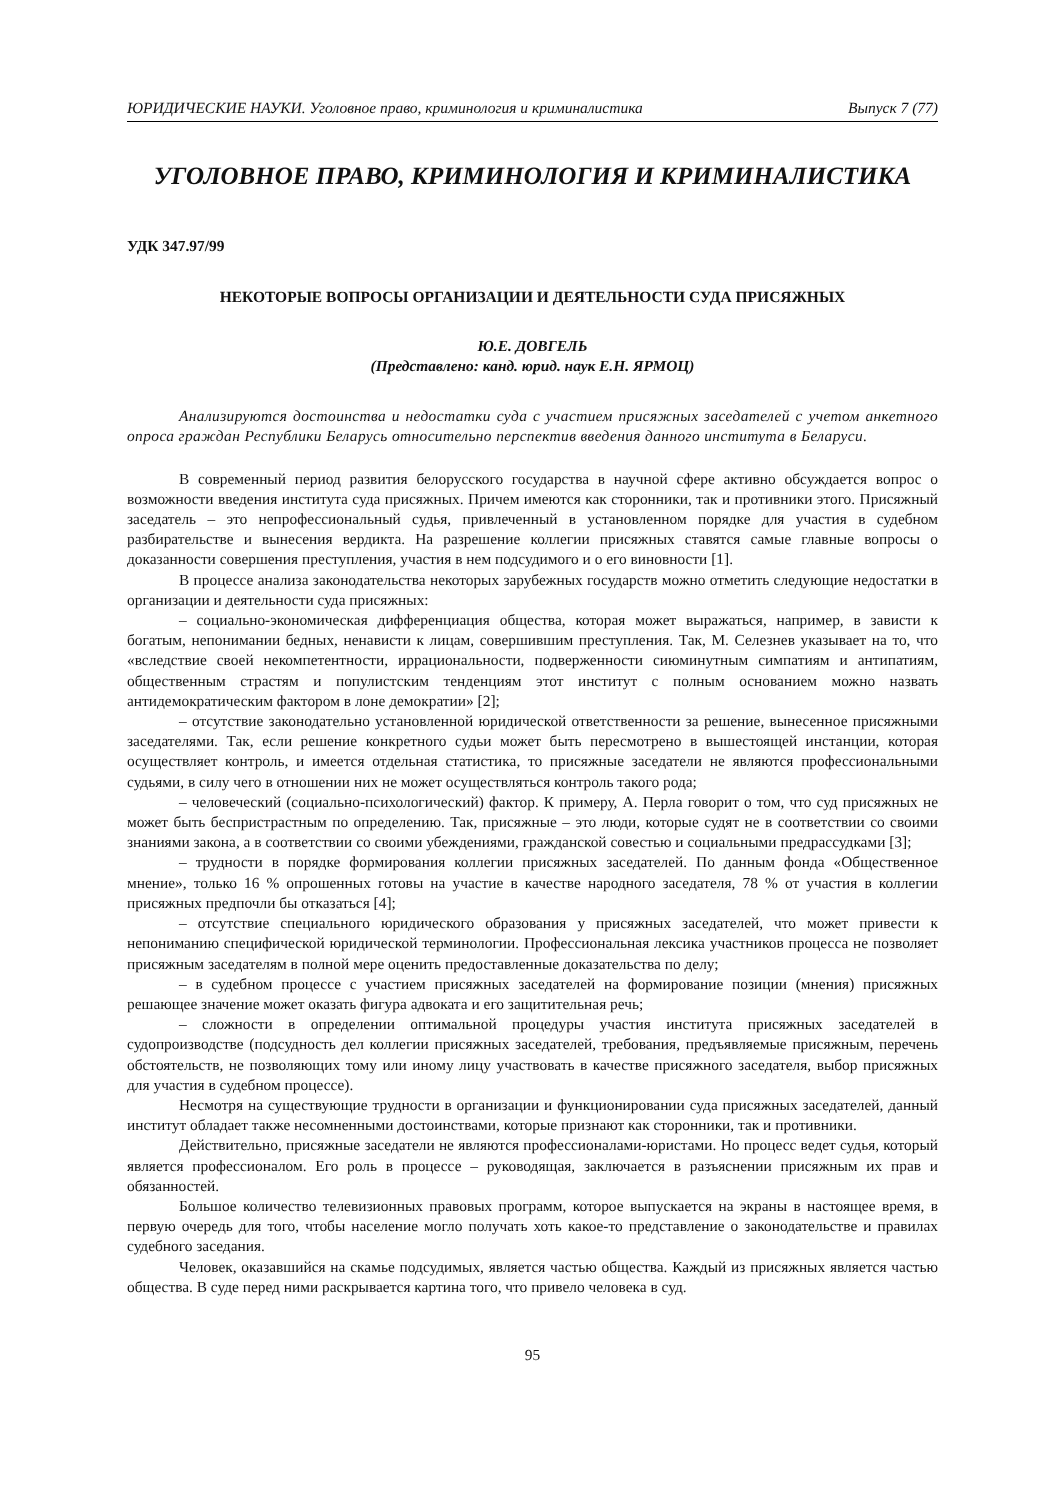ЮРИДИЧЕСКИЕ НАУКИ. Уголовное право, криминология и криминалистика Выпуск 7 (77)
УГОЛОВНОЕ ПРАВО, КРИМИНОЛОГИЯ И КРИМИНАЛИСТИКА
УДК 347.97/99
НЕКОТОРЫЕ ВОПРОСЫ ОРГАНИЗАЦИИ И ДЕЯТЕЛЬНОСТИ СУДА ПРИСЯЖНЫХ
Ю.Е. ДОВГЕЛЬ
(Представлено: канд. юрид. наук Е.Н. ЯРМОЦ)
Анализируются достоинства и недостатки суда с участием присяжных заседателей с учетом анкетного опроса граждан Республики Беларусь относительно перспектив введения данного института в Беларуси.
В современный период развития белорусского государства в научной сфере активно обсуждается вопрос о возможности введения института суда присяжных. Причем имеются как сторонники, так и противники этого. Присяжный заседатель – это непрофессиональный судья, привлеченный в установленном порядке для участия в судебном разбирательстве и вынесения вердикта. На разрешение коллегии присяжных ставятся самые главные вопросы о доказанности совершения преступления, участия в нем подсудимого и о его виновности [1].
В процессе анализа законодательства некоторых зарубежных государств можно отметить следующие недостатки в организации и деятельности суда присяжных:
– социально-экономическая дифференциация общества, которая может выражаться, например, в зависти к богатым, непонимании бедных, ненависти к лицам, совершившим преступления. Так, М. Селезнев указывает на то, что «вследствие своей некомпетентности, иррациональности, подверженности сиюминутным симпатиям и антипатиям, общественным страстям и популистским тенденциям этот институт с полным основанием можно назвать антидемократическим фактором в лоне демократии» [2];
– отсутствие законодательно установленной юридической ответственности за решение, вынесенное присяжными заседателями. Так, если решение конкретного судьи может быть пересмотрено в вышестоящей инстанции, которая осуществляет контроль, и имеется отдельная статистика, то присяжные заседатели не являются профессиональными судьями, в силу чего в отношении них не может осуществляться контроль такого рода;
– человеческий (социально-психологический) фактор. К примеру, А. Перла говорит о том, что суд присяжных не может быть беспристрастным по определению. Так, присяжные – это люди, которые судят не в соответствии со своими знаниями закона, а в соответствии со своими убеждениями, гражданской совестью и социальными предрассудками [3];
– трудности в порядке формирования коллегии присяжных заседателей. По данным фонда «Общественное мнение», только 16 % опрошенных готовы на участие в качестве народного заседателя, 78 % от участия в коллегии присяжных предпочли бы отказаться [4];
– отсутствие специального юридического образования у присяжных заседателей, что может привести к непониманию специфической юридической терминологии. Профессиональная лексика участников процесса не позволяет присяжным заседателям в полной мере оценить предоставленные доказательства по делу;
– в судебном процессе с участием присяжных заседателей на формирование позиции (мнения) присяжных решающее значение может оказать фигура адвоката и его защитительная речь;
– сложности в определении оптимальной процедуры участия института присяжных заседателей в судопроизводстве (подсудность дел коллегии присяжных заседателей, требования, предъявляемые присяжным, перечень обстоятельств, не позволяющих тому или иному лицу участвовать в качестве присяжного заседателя, выбор присяжных для участия в судебном процессе).
Несмотря на существующие трудности в организации и функционировании суда присяжных заседателей, данный институт обладает также несомненными достоинствами, которые признают как сторонники, так и противники.
Действительно, присяжные заседатели не являются профессионалами-юристами. Но процесс ведет судья, который является профессионалом. Его роль в процессе – руководящая, заключается в разъяснении присяжным их прав и обязанностей.
Большое количество телевизионных правовых программ, которое выпускается на экраны в настоящее время, в первую очередь для того, чтобы население могло получать хоть какое-то представление о законодательстве и правилах судебного заседания.
Человек, оказавшийся на скамье подсудимых, является частью общества. Каждый из присяжных является частью общества. В суде перед ними раскрывается картина того, что привело человека в суд.
95